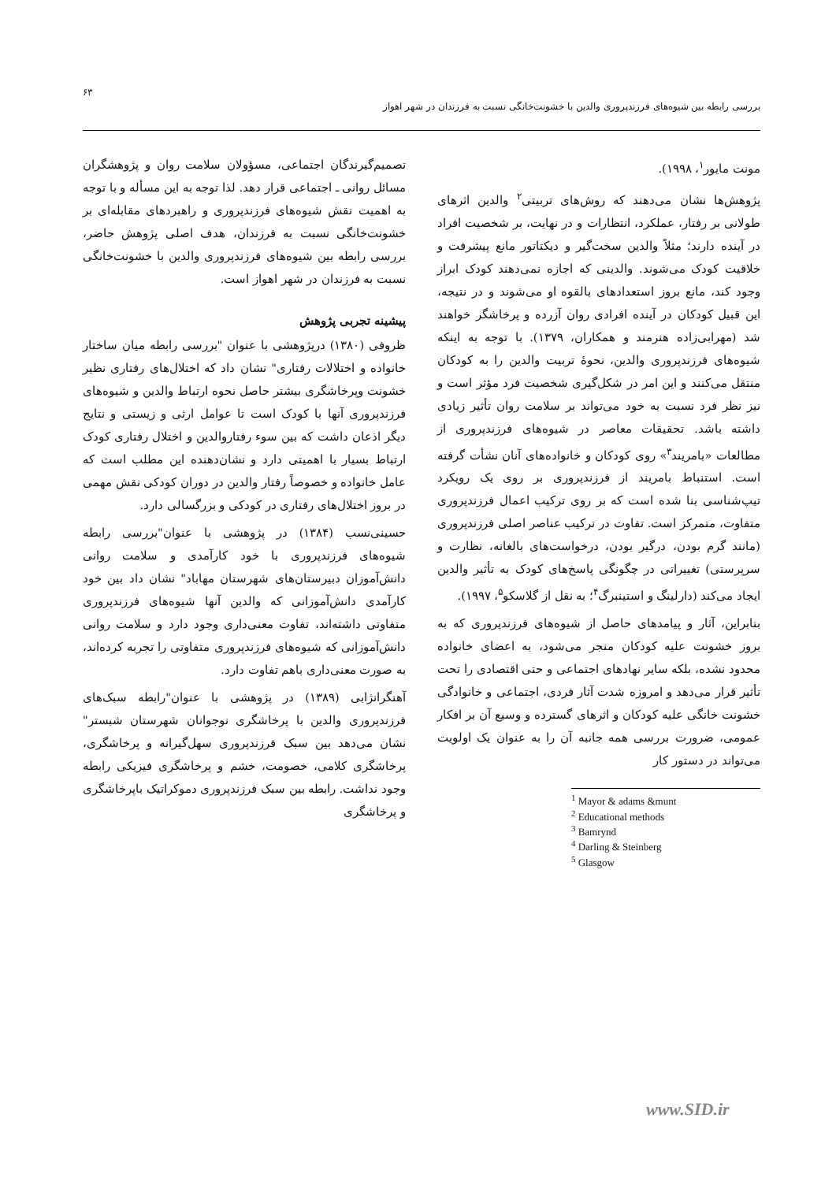۶۳
بررسی رابطه بین شیوه‌های فرزندپروری والدین با خشونت‌خانگی نسبت به فرزندان در شهر اهواز
مونت مایور<sup>۱</sup>، ۱۹۹۸).
پژوهش‌ها نشان می‌دهند که روش‌های تربیتی<sup>۲</sup> والدین اثرهای طولانی بر رفتار، عملکرد، انتظارات و در نهایت، بر شخصیت افراد در آینده دارند؛ مثلاً والدین سخت‌گیر و دیکتاتور مانع پیشرفت و خلاقیت کودک می‌شوند. والدینی که اجازه نمی‌دهند کودک ابراز وجود کند، مانع بروز استعدادهای بالقوه او می‌شوند و در نتیجه، این قبیل کودکان در آینده افرادی روان آزرده و پرخاشگر خواهند شد (مهرابی‌زاده هنرمند و همکاران، ۱۳۷۹). با توجه به اینکه شیوه‌های فرزندپروری والدین، نحوهٔ تربیت والدین را به کودکان منتقل می‌کنند و این امر در شکل‌گیری شخصیت فرد مؤثر است و نیز نظر فرد نسبت به خود می‌تواند بر سلامت روان تأثیر زیادی داشته باشد. تحقیقات معاصر در شیوه‌های فرزندپروری از مطالعات «بامریند<sup>۳</sup>» روی کودکان و خانواده‌های آنان نشأت گرفته است. استنباط بامریند از فرزندپروری بر روی یک رویکرد تیپ‌شناسی بنا شده است که بر روی ترکیب اعمال فرزندپروری متفاوت، متمرکز است. تفاوت در ترکیب عناصر اصلی فرزندپروری (مانند گرم بودن، درگیر بودن، درخواست‌های بالغانه، نظارت و سرپرستی) تغییراتی در چگونگی پاسخ‌های کودک به تأثیر والدین ایجاد می‌کند (دارلینگ و استینبرگ<sup>۴</sup>؛ به نقل از گلاسکو<sup>۵</sup>، ۱۹۹۷).
بنابراین، آثار و پیامدهای حاصل از شیوه‌های فرزندپروری که به بروز خشونت علیه کودکان منجر می‌شود، به اعضای خانواده محدود نشده، بلکه سایر نهادهای اجتماعی و حتی اقتصادی را تحت تأثیر قرار می‌دهد و امروزه شدت آثار فردی، اجتماعی و خانوادگی خشونت خانگی علیه کودکان و اثرهای گسترده و وسیع آن بر افکار عمومی، ضرورت بررسی همه جانبه آن را به عنوان یک اولویت می‌تواند در دستور کار
<sup>1</sup> Mayor & adams &munt
<sup>2</sup> Educational methods
<sup>3</sup> Bamrynd
<sup>4</sup> Darling & Steinberg
<sup>5</sup> Glasgow
تصمیم‌گیرندگان اجتماعی، مسؤولان سلامت روان و پژوهشگران مسائل روانی ـ اجتماعی قرار دهد. لذا توجه به این مسأله و با توجه به اهمیت نقش شیوه‌های فرزندپروری و راهبردهای مقابله‌ای بر خشونت‌خانگی نسبت به فرزندان، هدف اصلی پژوهش حاضر، بررسی رابطه بین شیوه‌های فرزندپروری والدین با خشونت‌خانگی نسبت به فرزندان در شهر اهواز است.
پیشینه تجربی پژوهش
ظروفی (۱۳۸۰) درپژوهشی با عنوان "بررسی رابطه میان ساختار خانواده و اختلالات رفتاری" نشان داد که اختلال‌های رفتاری نظیر خشونت وپرخاشگری بیشتر حاصل نحوه ارتباط والدین و شیوه‌های فرزندپروری آنها با کودک است تا عوامل ارثی و زیستی و نتایج دیگر اذعان داشت که بین سوء رفتاروالدین و اختلال رفتاری کودک ارتباط بسیار با اهمیتی دارد و نشان‌دهنده این مطلب است که عامل خانواده و خصوصاً رفتار والدین در دوران کودکی نقش مهمی در بروز اختلال‌های رفتاری در کودکی و بزرگسالی دارد.
حسینی‌نسب (۱۳۸۴) در پژوهشی با عنوان"بررسی رابطه شیوه‌های فرزندپروری با خود کارآمدی و سلامت روانی دانش‌آموزان دبیرستان‌های شهرستان مهاباد" نشان داد بین خود کارآمدی دانش‌آموزانی که والدین آنها شیوه‌های فرزندپروری متفاوتی داشته‌اند، تفاوت معنی‌داری وجود دارد و سلامت روانی دانش‌آموزانی که شیوه‌های فرزندپروری متفاوتی را تجربه کرده‌اند، به صورت معنی‌داری باهم تفاوت دارد.
آهنگرانژابی (۱۳۸۹) در پژوهشی با عنوان"رابطه سبک‌های فرزندپروری والدین با پرخاشگری نوجوانان شهرستان شبستر" نشان می‌دهد بین سبک فرزندپروری سهل‌گیرانه و پرخاشگری، پرخاشگری کلامی، خصومت، خشم و پرخاشگری فیزیکی رابطه وجود نداشت. رابطه بین سبک فرزندپروری دموکراتیک باپرخاشگری و پرخاشگری
www.SID.ir